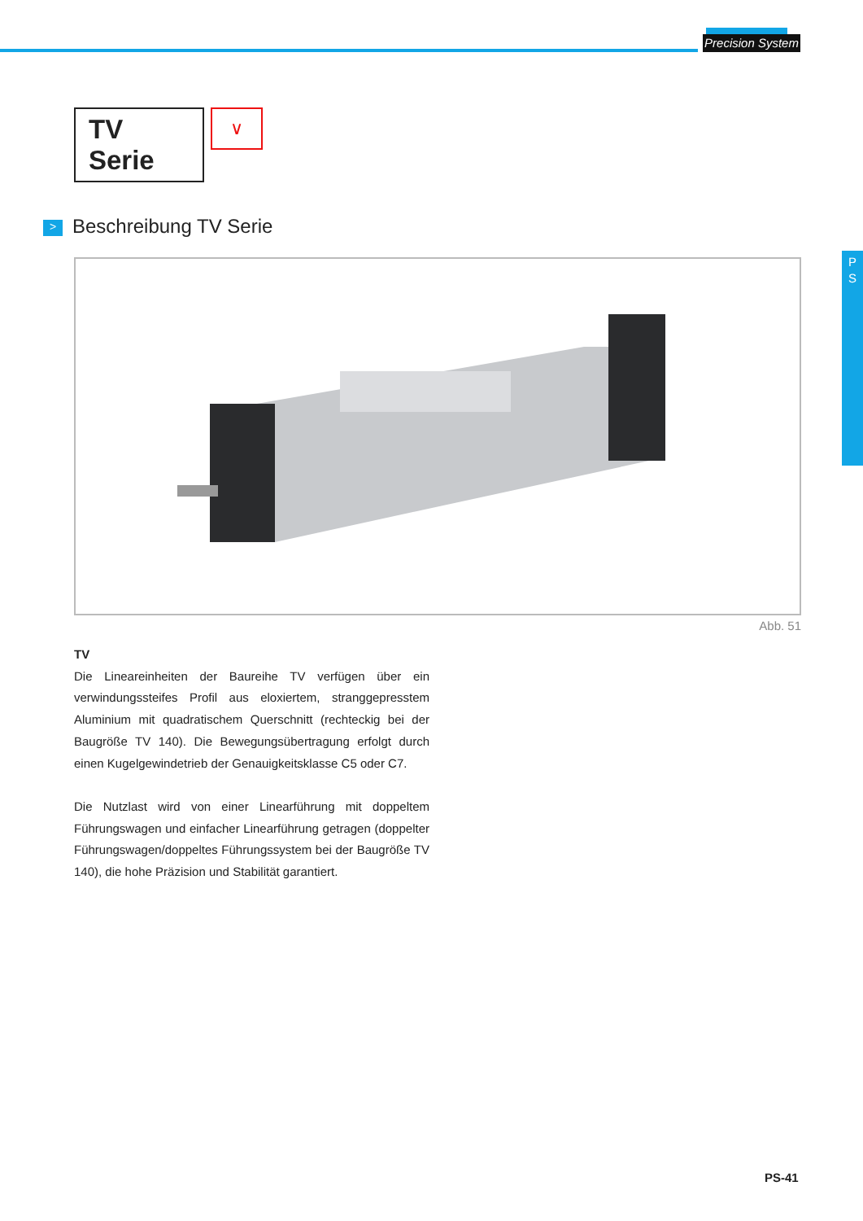Precision System
P
S
TV Serie
∨
> Beschreibung TV Serie
Abb. 51
TV
Die Lineareinheiten der Baureihe TV verfügen über ein verwindungssteifes Profil aus eloxiertem, stranggepresstem Aluminium mit quadratischem Querschnitt (rechteckig bei der Baugröße TV 140). Die Bewegungsübertragung erfolgt durch einen Kugelgewindetrieb der Genauigkeitsklasse C5 oder C7.
Die Nutzlast wird von einer Linearführung mit doppeltem Führungswagen und einfacher Linearführung getragen (doppelter Führungswagen/doppeltes Führungssystem bei der Baugröße TV 140), die hohe Präzision und Stabilität garantiert.
PS-41